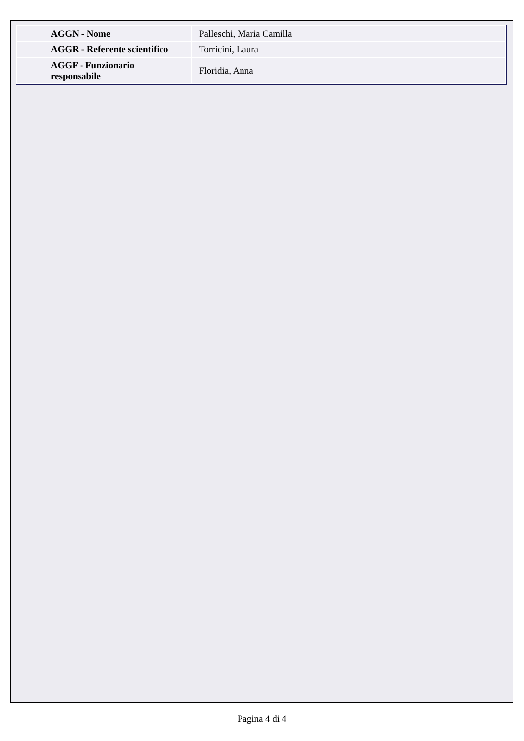| AGGN - Nome | Palleschi, Maria Camilla |
| AGGR - Referente scientifico | Torricini, Laura |
| AGGF - Funzionario responsabile | Floridia, Anna |
Pagina 4 di 4